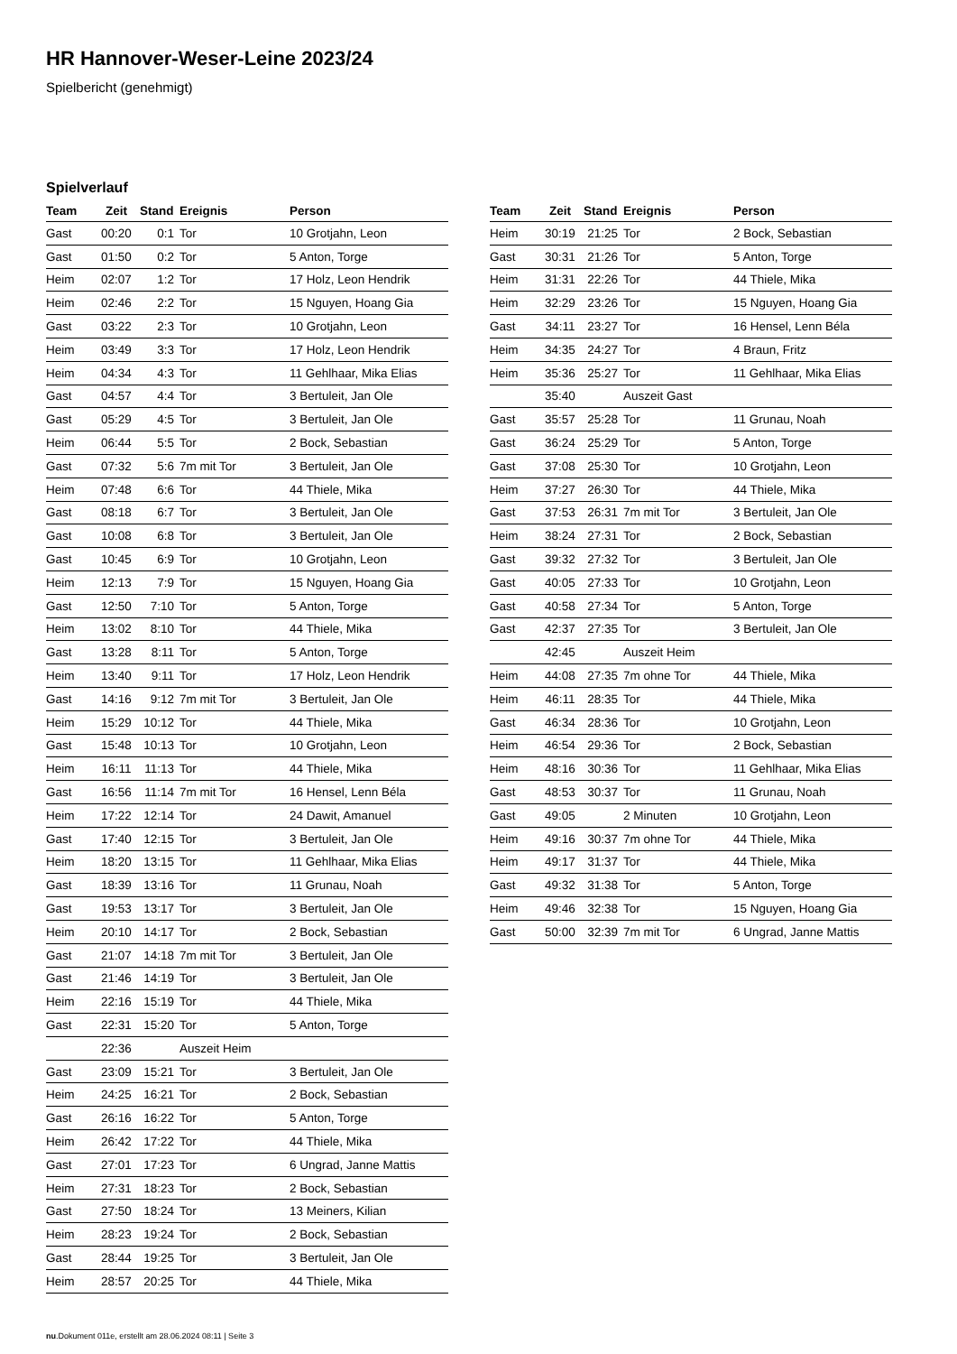HR Hannover-Weser-Leine 2023/24
Spielbericht (genehmigt)
Spielverlauf
| Team | Zeit | Stand | Ereignis | Person |
| --- | --- | --- | --- | --- |
| Gast | 00:20 | 0:1 | Tor | 10 Grotjahn, Leon |
| Gast | 01:50 | 0:2 | Tor | 5 Anton, Torge |
| Heim | 02:07 | 1:2 | Tor | 17 Holz, Leon Hendrik |
| Heim | 02:46 | 2:2 | Tor | 15 Nguyen, Hoang Gia |
| Gast | 03:22 | 2:3 | Tor | 10 Grotjahn, Leon |
| Heim | 03:49 | 3:3 | Tor | 17 Holz, Leon Hendrik |
| Heim | 04:34 | 4:3 | Tor | 11 Gehlhaar, Mika Elias |
| Gast | 04:57 | 4:4 | Tor | 3 Bertuleit, Jan Ole |
| Gast | 05:29 | 4:5 | Tor | 3 Bertuleit, Jan Ole |
| Heim | 06:44 | 5:5 | Tor | 2 Bock, Sebastian |
| Gast | 07:32 | 5:6 | 7m mit Tor | 3 Bertuleit, Jan Ole |
| Heim | 07:48 | 6:6 | Tor | 44 Thiele, Mika |
| Gast | 08:18 | 6:7 | Tor | 3 Bertuleit, Jan Ole |
| Gast | 10:08 | 6:8 | Tor | 3 Bertuleit, Jan Ole |
| Gast | 10:45 | 6:9 | Tor | 10 Grotjahn, Leon |
| Heim | 12:13 | 7:9 | Tor | 15 Nguyen, Hoang Gia |
| Gast | 12:50 | 7:10 | Tor | 5 Anton, Torge |
| Heim | 13:02 | 8:10 | Tor | 44 Thiele, Mika |
| Gast | 13:28 | 8:11 | Tor | 5 Anton, Torge |
| Heim | 13:40 | 9:11 | Tor | 17 Holz, Leon Hendrik |
| Gast | 14:16 | 9:12 | 7m mit Tor | 3 Bertuleit, Jan Ole |
| Heim | 15:29 | 10:12 | Tor | 44 Thiele, Mika |
| Gast | 15:48 | 10:13 | Tor | 10 Grotjahn, Leon |
| Heim | 16:11 | 11:13 | Tor | 44 Thiele, Mika |
| Gast | 16:56 | 11:14 | 7m mit Tor | 16 Hensel, Lenn Béla |
| Heim | 17:22 | 12:14 | Tor | 24 Dawit, Amanuel |
| Gast | 17:40 | 12:15 | Tor | 3 Bertuleit, Jan Ole |
| Heim | 18:20 | 13:15 | Tor | 11 Gehlhaar, Mika Elias |
| Gast | 18:39 | 13:16 | Tor | 11 Grunau, Noah |
| Gast | 19:53 | 13:17 | Tor | 3 Bertuleit, Jan Ole |
| Heim | 20:10 | 14:17 | Tor | 2 Bock, Sebastian |
| Gast | 21:07 | 14:18 | 7m mit Tor | 3 Bertuleit, Jan Ole |
| Gast | 21:46 | 14:19 | Tor | 3 Bertuleit, Jan Ole |
| Heim | 22:16 | 15:19 | Tor | 44 Thiele, Mika |
| Gast | 22:31 | 15:20 | Tor | 5 Anton, Torge |
| | 22:36 | | Auszeit Heim | |
| Gast | 23:09 | 15:21 | Tor | 3 Bertuleit, Jan Ole |
| Heim | 24:25 | 16:21 | Tor | 2 Bock, Sebastian |
| Gast | 26:16 | 16:22 | Tor | 5 Anton, Torge |
| Heim | 26:42 | 17:22 | Tor | 44 Thiele, Mika |
| Gast | 27:01 | 17:23 | Tor | 6 Ungrad, Janne Mattis |
| Heim | 27:31 | 18:23 | Tor | 2 Bock, Sebastian |
| Gast | 27:50 | 18:24 | Tor | 13 Meiners, Kilian |
| Heim | 28:23 | 19:24 | Tor | 2 Bock, Sebastian |
| Gast | 28:44 | 19:25 | Tor | 3 Bertuleit, Jan Ole |
| Heim | 28:57 | 20:25 | Tor | 44 Thiele, Mika |
| Team | Zeit | Stand | Ereignis | Person |
| --- | --- | --- | --- | --- |
| Heim | 30:19 | 21:25 | Tor | 2 Bock, Sebastian |
| Gast | 30:31 | 21:26 | Tor | 5 Anton, Torge |
| Heim | 31:31 | 22:26 | Tor | 44 Thiele, Mika |
| Heim | 32:29 | 23:26 | Tor | 15 Nguyen, Hoang Gia |
| Gast | 34:11 | 23:27 | Tor | 16 Hensel, Lenn Béla |
| Heim | 34:35 | 24:27 | Tor | 4 Braun, Fritz |
| Heim | 35:36 | 25:27 | Tor | 11 Gehlhaar, Mika Elias |
| | 35:40 | | Auszeit Gast | |
| Gast | 35:57 | 25:28 | Tor | 11 Grunau, Noah |
| Gast | 36:24 | 25:29 | Tor | 5 Anton, Torge |
| Gast | 37:08 | 25:30 | Tor | 10 Grotjahn, Leon |
| Heim | 37:27 | 26:30 | Tor | 44 Thiele, Mika |
| Gast | 37:53 | 26:31 | 7m mit Tor | 3 Bertuleit, Jan Ole |
| Heim | 38:24 | 27:31 | Tor | 2 Bock, Sebastian |
| Gast | 39:32 | 27:32 | Tor | 3 Bertuleit, Jan Ole |
| Gast | 40:05 | 27:33 | Tor | 10 Grotjahn, Leon |
| Gast | 40:58 | 27:34 | Tor | 5 Anton, Torge |
| Gast | 42:37 | 27:35 | Tor | 3 Bertuleit, Jan Ole |
| | 42:45 | | Auszeit Heim | |
| Heim | 44:08 | 27:35 | 7m ohne Tor | 44 Thiele, Mika |
| Heim | 46:11 | 28:35 | Tor | 44 Thiele, Mika |
| Gast | 46:34 | 28:36 | Tor | 10 Grotjahn, Leon |
| Heim | 46:54 | 29:36 | Tor | 2 Bock, Sebastian |
| Heim | 48:16 | 30:36 | Tor | 11 Gehlhaar, Mika Elias |
| Gast | 48:53 | 30:37 | Tor | 11 Grunau, Noah |
| Gast | 49:05 | | 2 Minuten | 10 Grotjahn, Leon |
| Heim | 49:16 | 30:37 | 7m ohne Tor | 44 Thiele, Mika |
| Heim | 49:17 | 31:37 | Tor | 44 Thiele, Mika |
| Gast | 49:32 | 31:38 | Tor | 5 Anton, Torge |
| Heim | 49:46 | 32:38 | Tor | 15 Nguyen, Hoang Gia |
| Gast | 50:00 | 32:39 | 7m mit Tor | 6 Ungrad, Janne Mattis |
nu.Dokument 011e, erstellt am 28.06.2024 08:11 | Seite 3